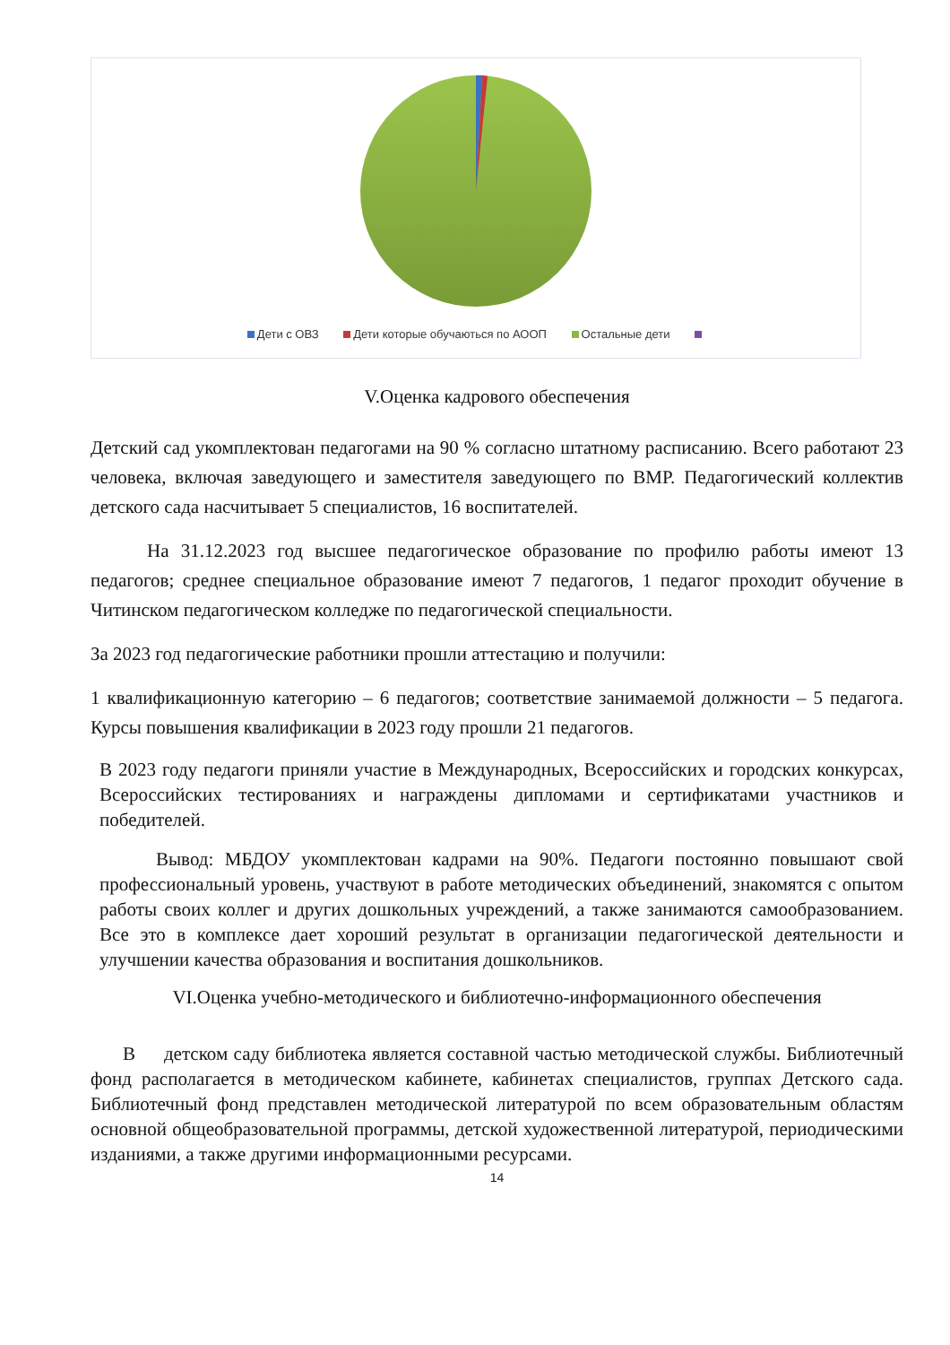Дети с ОВЗ Дети которые обучаються по АООП Остальные дети
V.Оценка кадрового обеспечения
Детский сад укомплектован педагогами на 90 % согласно штатному расписанию. Всего работают 23 человека, включая заведующего и заместителя заведующего по ВМР. Педагогический коллектив детского сада насчитывает 5 специалистов, 16 воспитателей.
На 31.12.2023 год высшее педагогическое образование по профилю работы имеют 13 педагогов; среднее специальное образование имеют 7 педагогов, 1 педагог проходит обучение в Читинском педагогическом колледже по педагогической специальности.
За 2023 год педагогические работники прошли аттестацию и получили:
1 квалификационную категорию – 6 педагогов; соответствие занимаемой должности – 5 педагога. Курсы повышения квалификации в 2023 году прошли 21 педагогов.
В 2023 году педагоги приняли участие в Международных, Всероссийских и городских конкурсах, Всероссийских тестированиях и награждены дипломами и сертификатами участников и победителей.
Вывод: МБДОУ укомплектован кадрами на 90%. Педагоги постоянно повышают свой профессиональный уровень, участвуют в работе методических объединений, знакомятся с опытом работы своих коллег и других дошкольных учреждений, а также занимаются самообразованием. Все это в комплексе дает хороший результат в организации педагогической деятельности и улучшении качества образования и воспитания дошкольников.
VI.Оценка учебно-методического и библиотечно-информационного обеспечения
В детском саду библиотека является составной частью методической службы. Библиотечный фонд располагается в методическом кабинете, кабинетах специалистов, группах Детского сада. Библиотечный фонд представлен методической литературой по всем образовательным областям основной общеобразовательной программы, детской художественной литературой, периодическими изданиями, а также другими информационными ресурсами.
14